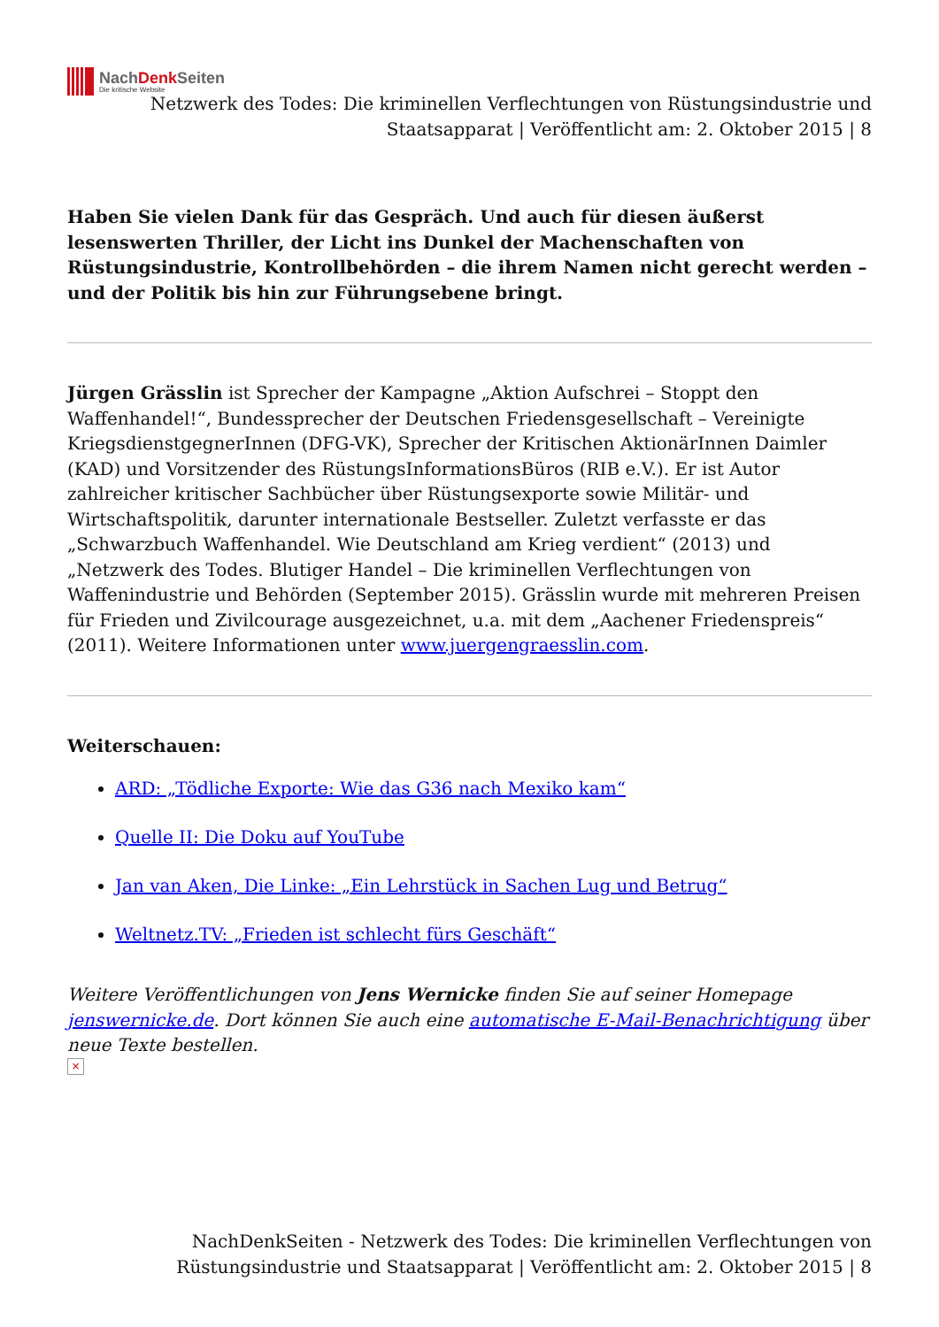NachDenk Seiten
Die kritische Website
Netzwerk des Todes: Die kriminellen Verflechtungen von Rüstungsindustrie und Staatsapparat | Veröffentlicht am: 2. Oktober 2015 | 8
Haben Sie vielen Dank für das Gespräch. Und auch für diesen äußerst lesenswerten Thriller, der Licht ins Dunkel der Machenschaften von Rüstungsindustrie, Kontrollbehörden – die ihrem Namen nicht gerecht werden – und der Politik bis hin zur Führungsebene bringt.
Jürgen Grässlin ist Sprecher der Kampagne „Aktion Aufschrei – Stoppt den Waffenhandel!“, Bundessprecher der Deutschen Friedensgesellschaft – Vereinigte KriegsdienstgegnerInnen (DFG-VK), Sprecher der Kritischen AktionärInnen Daimler (KAD) und Vorsitzender des RüstungsInformationsBüros (RIB e.V.). Er ist Autor zahlreicher kritischer Sachbücher über Rüstungsexporte sowie Militär- und Wirtschaftspolitik, darunter internationale Bestseller. Zuletzt verfasste er das „Schwarzbuch Waffenhandel. Wie Deutschland am Krieg verdient“ (2013) und „Netzwerk des Todes. Blutiger Handel – Die kriminellen Verflechtungen von Waffenindustrie und Behörden (September 2015). Grässlin wurde mit mehreren Preisen für Frieden und Zivilcourage ausgezeichnet, u.a. mit dem „Aachener Friedenspreis“ (2011). Weitere Informationen unter www.juergengraesslin.com.
Weiterschauen:
ARD: „Tödliche Exporte: Wie das G36 nach Mexiko kam“
Quelle II: Die Doku auf YouTube
Jan van Aken, Die Linke: „Ein Lehrstück in Sachen Lug und Betrug“
Weltnetz.TV: „Frieden ist schlecht fürs Geschäft“
Weitere Veröffentlichungen von Jens Wernicke finden Sie auf seiner Homepage jenswernicke.de. Dort können Sie auch eine automatische E-Mail-Benachrichtigung über neue Texte bestellen.
×
NachDenkSeiten - Netzwerk des Todes: Die kriminellen Verflechtungen von Rüstungsindustrie und Staatsapparat | Veröffentlicht am: 2. Oktober 2015 | 8